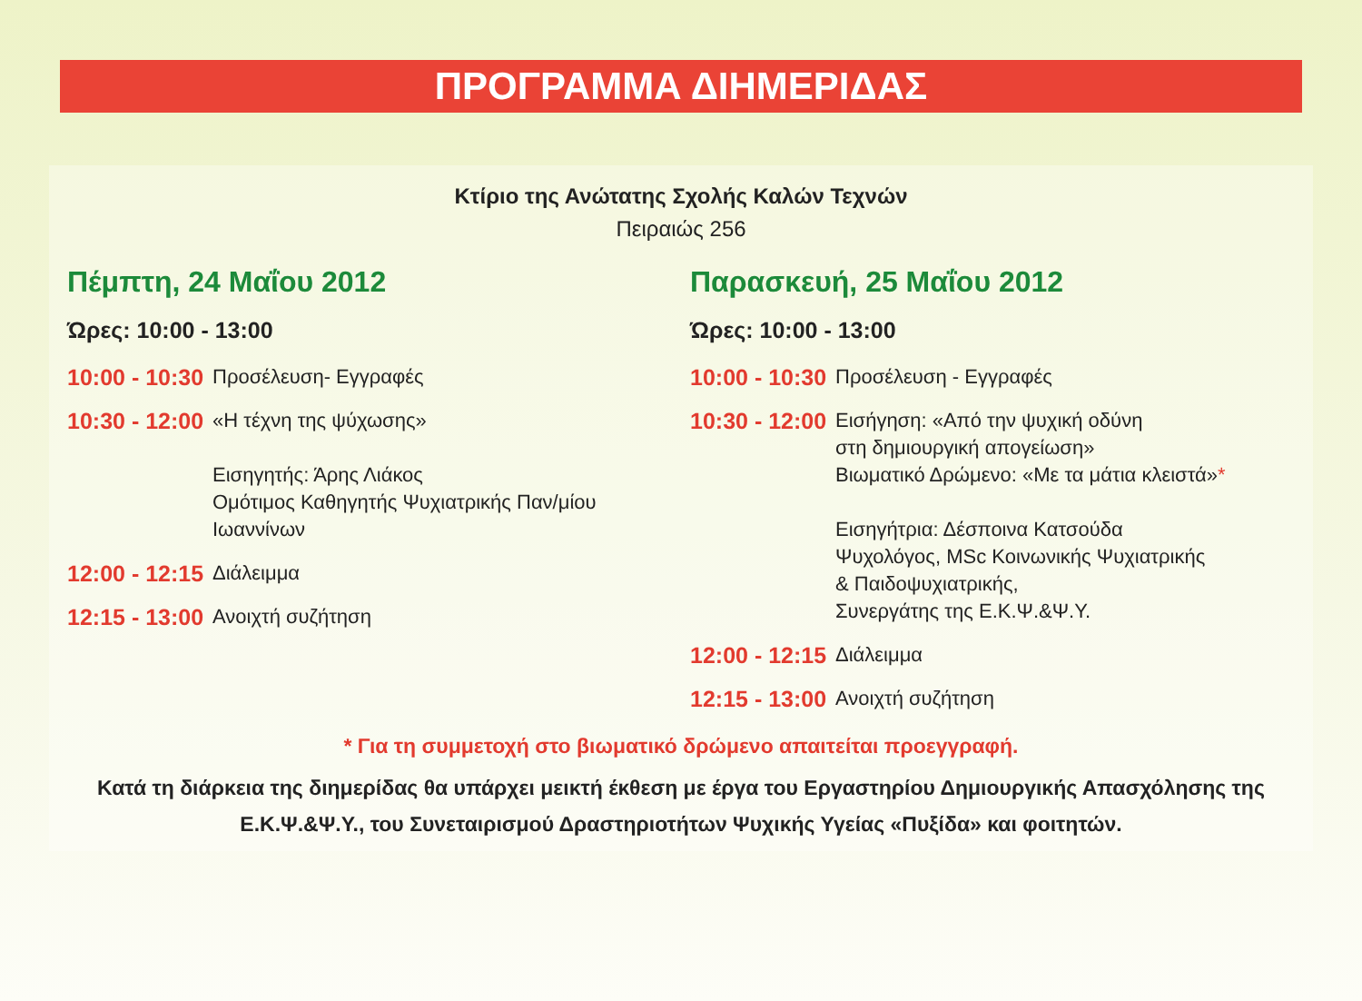ΠΡΟΓΡΑΜΜΑ ΔΙΗΜΕΡΙΔΑΣ
Κτίριο της Ανώτατης Σχολής Καλών Τεχνών
Πειραιώς 256
Πέμπτη, 24 Μαΐου 2012
Ώρες: 10:00 - 13:00
10:00 - 10:30 Προσέλευση- Εγγραφές
10:30 - 12:00 «Η τέχνη της ψύχωσης»
Εισηγητής: Άρης Λιάκος
Ομότιμος Καθηγητής Ψυχιατρικής Παν/μίου Ιωαννίνων
12:00 - 12:15 Διάλειμμα
12:15 - 13:00 Ανοιχτή συζήτηση
Παρασκευή, 25 Μαΐου 2012
Ώρες: 10:00 - 13:00
10:00 - 10:30 Προσέλευση - Εγγραφές
10:30 - 12:00 Εισήγηση: «Από την ψυχική οδύνη
στη δημιουργική απογείωση»
Βιωματικό Δρώμενο: «Με τα μάτια κλειστά»*
Εισηγήτρια: Δέσποινα Κατσούδα
Ψυχολόγος, MSc Κοινωνικής Ψυχιατρικής
& Παιδοψυχιατρικής,
Συνεργάτης της Ε.Κ.Ψ.&Ψ.Υ.
12:00 - 12:15 Διάλειμμα
12:15 - 13:00 Ανοιχτή συζήτηση
* Για τη συμμετοχή στο βιωματικό δρώμενο απαιτείται προεγγραφή.
Κατά τη διάρκεια της διημερίδας θα υπάρχει μεικτή έκθεση με έργα του Εργαστηρίου Δημιουργικής Απασχόλησης της
Ε.Κ.Ψ.&Ψ.Υ., του Συνεταιρισμού Δραστηριοτήτων Ψυχικής Υγείας «Πυξίδα» και φοιτητών.